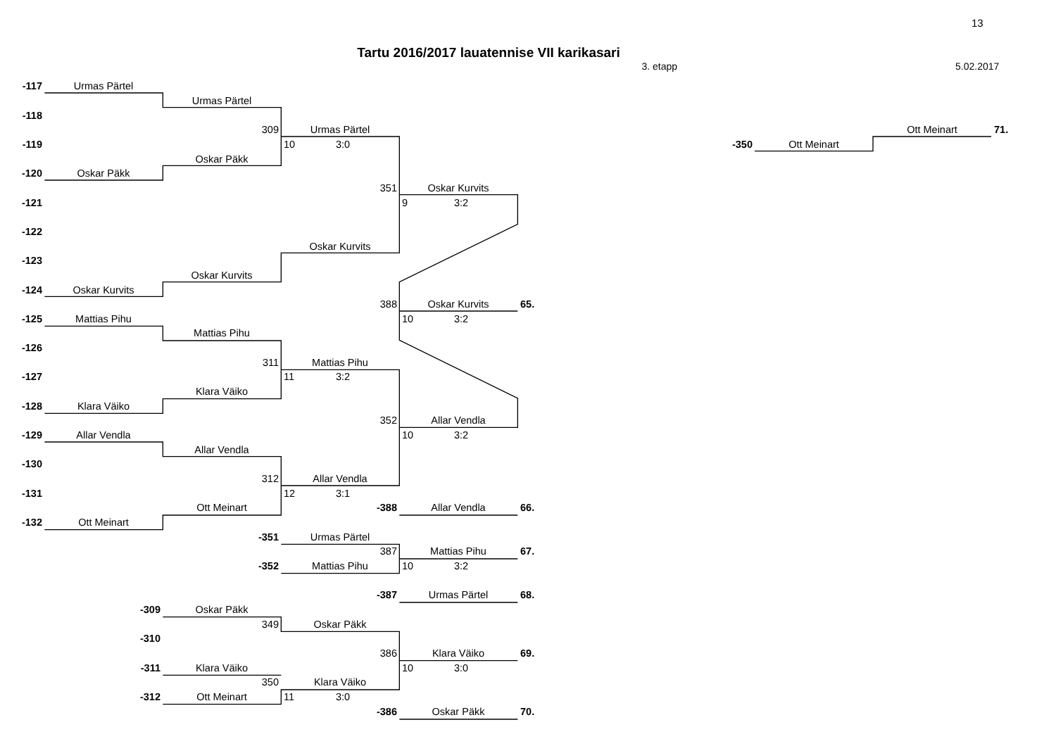13
Tartu 2016/2017 lauatennise VII karikasari
3. etapp 5.02.2017
| -117 | Urmas Pärtel | | | | | | | | | |
| | | Urmas Pärtel | | | | | | | | |
| -118 | | | | | | | | | | |
| | | 309 | Urmas Pärtel | | | | | | Ott Meinart | 71. |
| -119 | | | 10 3:0 | | | | -350 | Ott Meinart | | |
| | | Oskar Päkk | | | | | | | | |
| -120 | Oskar Päkk | | | | | | | | | |
| | | | 351 | Oskar Kurvits | | | | | | |
| -121 | | | | 9 3:2 | | | | | | |
| -122 | | | | | | | | | | |
| | | | Oskar Kurvits | | | | | | | |
| -123 | | | | | | | | | | |
| | | Oskar Kurvits | | | | | | | | |
| -124 | Oskar Kurvits | | | | | | | | | |
| | | | 388 | Oskar Kurvits | 65. | | | | | |
| -125 | Mattias Pihu | | | 10 3:2 | | | | | | |
| | | Mattias Pihu | | | | | | | | |
| -126 | | | | | | | | | | |
| | | 311 | Mattias Pihu | | | | | | | |
| -127 | | | 11 3:2 | | | | | | | |
| | | Klara Väiko | | | | | | | | |
| -128 | Klara Väiko | | | | | | | | | |
| | | | 352 | Allar Vendla | | | | | | |
| -129 | Allar Vendla | | | 10 3:2 | | | | | | |
| | | Allar Vendla | | | | | | | | |
| -130 | | | | | | | | | | |
| | | 312 | Allar Vendla | | | | | | | |
| -131 | | | 12 3:1 | | | | | | | |
| | | Ott Meinart | -388 | Allar Vendla | 66. | | | | | |
| -132 | Ott Meinart | | | | | | | | | |
| | | -351 | Urmas Pärtel | | | | | | | |
| | | | 387 | Mattias Pihu | 67. | | | | | |
| | | -352 | Mattias Pihu | 10 3:2 | | | | | | |
| | | | -387 | Urmas Pärtel | 68. | | | | | |
| | -309 | Oskar Päkk | | | | | | | | |
| | | 349 | Oskar Päkk | | | | | | | |
| | -310 | | | | | | | | | |
| | | | 386 | Klara Väiko | 69. | | | | | |
| | -311 | Klara Väiko | | 10 3:0 | | | | | | |
| | | 350 | Klara Väiko | | | | | | | |
| | -312 | Ott Meinart | 11 3:0 | | | | | | | |
| | | | -386 | Oskar Päkk | 70. | | | | | |